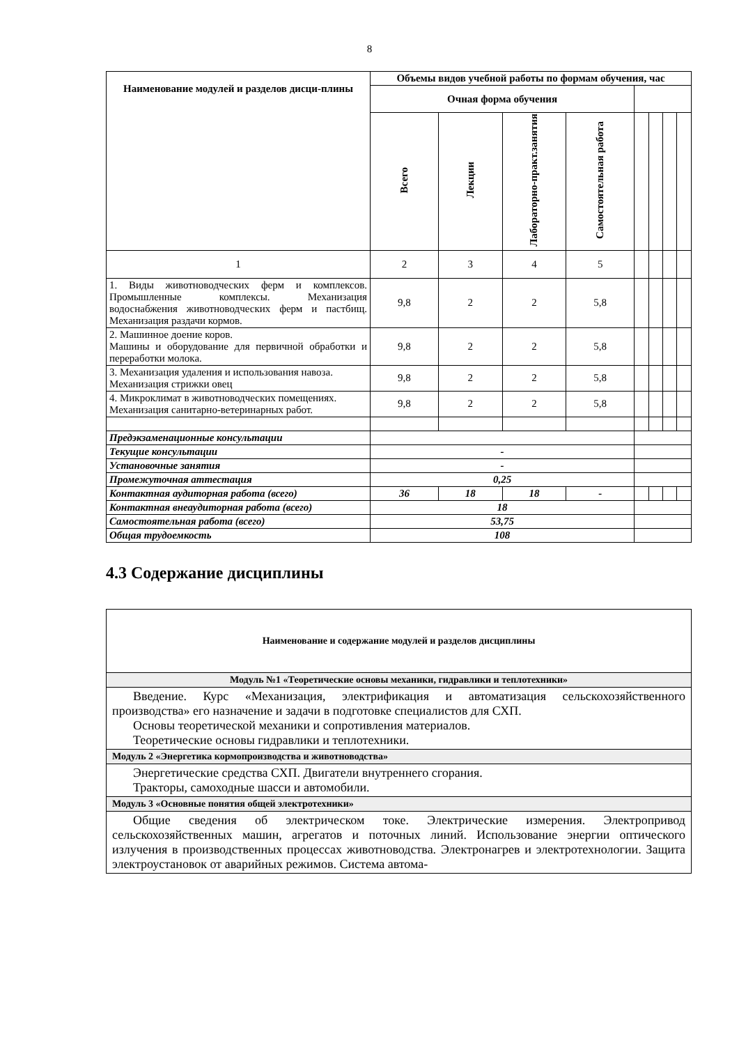8
| Наименование модулей и разделов дисци-плины | Объемы видов учебной работы по формам обучения, час | | | | | | | |
| --- | --- | --- | --- | --- | --- | --- | --- | --- |
| | Очная форма обучения | | | | | | | |
| | Всего | Лекции | Лабораторно-практ.занятия | Самостоятельная работа | | | | |
| 1 | 2 | 3 | 4 | 5 | | | | |
| 1. Виды животноводческих ферм и комплексов. Промышленные комплексы. Механизация водоснабжения животноводческих ферм и пастбищ. Механизация раздачи кормов. | 9,8 | 2 | 2 | 5,8 | | | | |
| 2. Машинное доение коров. Машины и оборудование для первичной обработки и переработки молока. | 9,8 | 2 | 2 | 5,8 | | | | |
| 3. Механизация удаления и использования навоза. Механизация стрижки овец | 9,8 | 2 | 2 | 5,8 | | | | |
| 4. Микроклимат в животноводческих помещениях. Механизация санитарно-ветеринарных работ. | 9,8 | 2 | 2 | 5,8 | | | | |
| Предэкзаменационные консультации | | | | | | | | |
| Текущие консультации | - | | | | | | | |
| Установочные занятия | - | | | | | | | |
| Промежуточная аттестация | 0,25 | | | | | | | |
| Контактная аудиторная работа (всего) | 36 | 18 | 18 | - | | | | |
| Контактная внеаудиторная работа (всего) | 18 | | | | | | | |
| Самостоятельная работа (всего) | 53,75 | | | | | | | |
| Общая трудоемкость | 108 | | | | | | | |
4.3 Содержание дисциплины
| Наименование и содержание модулей и разделов дисциплины |
| Модуль №1 «Теоретические основы механики, гидравлики и теплотехники» |
| Введение. Курс «Механизация, электрификация и автоматизация сельскохозяйственного производства» его назначение и задачи в подготовке специалистов для СХП. Основы теоретической механики и сопротивления материалов. Теоретические основы гидравлики и теплотехники. |
| Модуль 2 «Энергетика кормопроизводства и животноводства» |
| Энергетические средства СХП. Двигатели внутреннего сгорания. Тракторы, самоходные шасси и автомобили. |
| Модуль 3 «Основные понятия общей электротехники» |
| Общие сведения об электрическом токе. Электрические измерения. Электропривод сельскохозяйственных машин, агрегатов и поточных линий. Использование энергии оптического излучения в производственных процессах животноводства. Электронагрев и электротехнологии. Защита электроустановок от аварийных режимов. Система автома- |